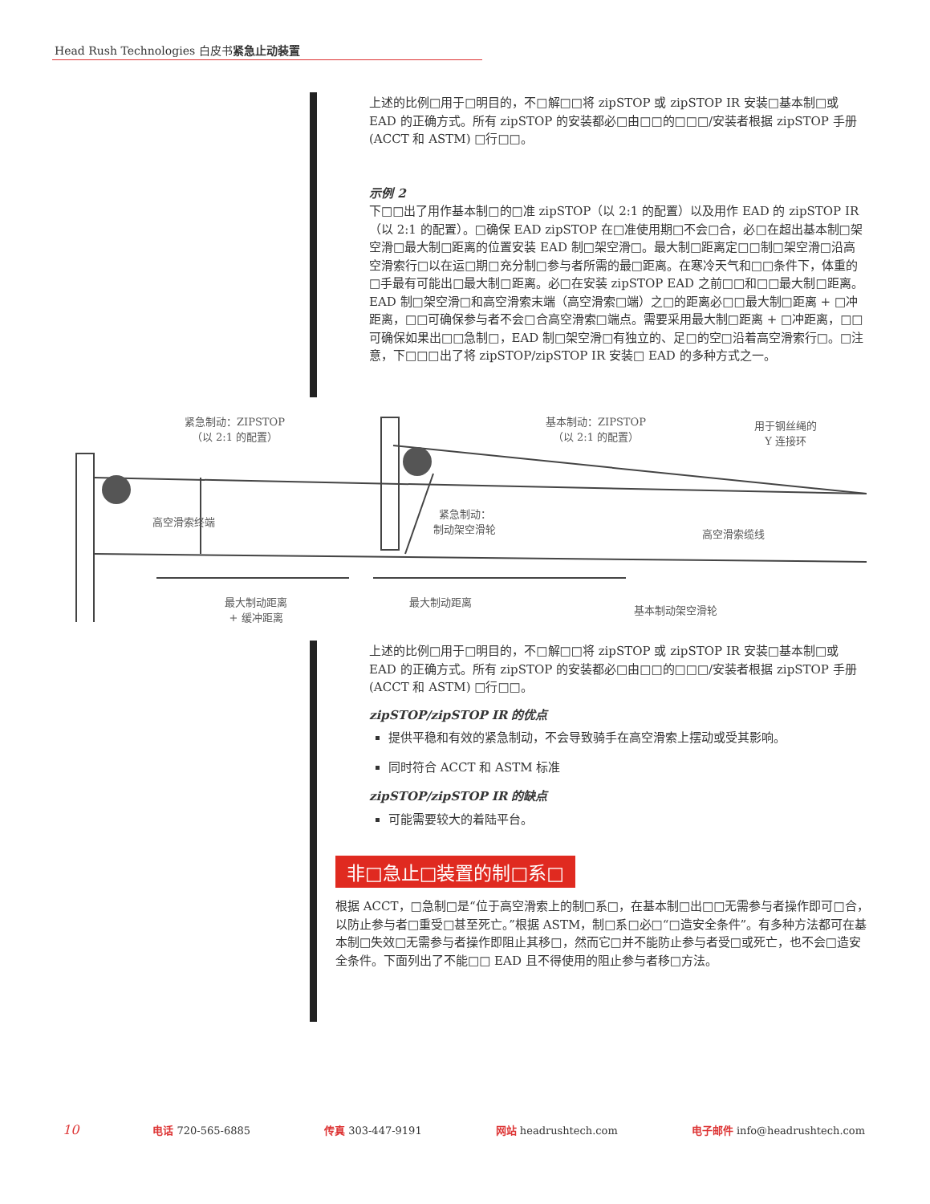Head Rush Technologies 白皮书紧急止动装置
上述的比例□用于□明目的，不□解□□将 zipSTOP 或 zipSTOP IR 安装□基本制□或 EAD 的正确方式。所有 zipSTOP 的安装都必□由□□的□□□/安装者根据 zipSTOP 手册 (ACCT 和 ASTM) □行□□。
示例 2
下□□出了用作基本制□的□准 zipSTOP（以 2:1 的配置）以及用作 EAD 的 zipSTOP IR（以 2:1 的配置）。□确保 EAD zipSTOP 在□准使用期□不会□合，必□在超出基本制□架空滑□最大制□距离的位置安装 EAD 制□架空滑□。最大制□距离定□□制□架空滑□沿高空滑索行□以在运□期□充分制□参与者所需的最□距离。在寒冷天气和□□条件下，体重的□手最有可能出□最大制□距离。必□在安装 zipSTOP EAD 之前□□和□□最大制□距离。EAD 制□架空滑□和高空滑索末端（高空滑索□端）之□的距离必□□最大制□距离 + □冲距离，□□可确保参与者不会□合高空滑索□端点。需要采用最大制□距离 + □冲距离，□□可确保如果出□□急制□，EAD 制□架空滑□有独立的、足□的空□沿着高空滑索行□。□注意，下□□□出了将 zipSTOP/zipSTOP IR 安装□ EAD 的多种方式之一。
紧急制动：ZIPSTOP
（以 2:1 的配置）
基本制动：ZIPSTOP
（以 2:1 的配置）
用于钢丝绳的
Y 连接环
高空滑索终端
紧急制动：
制动架空滑轮
高空滑索缆线
最大制动距离
+ 缓冲距离
最大制动距离
基本制动架空滑轮
上述的比例□用于□明目的，不□解□□将 zipSTOP 或 zipSTOP IR 安装□基本制□或 EAD 的正确方式。所有 zipSTOP 的安装都必□由□□的□□□/安装者根据 zipSTOP 手册 (ACCT 和 ASTM) □行□□。
zipSTOP/zipSTOP IR 的优点
提供平稳和有效的紧急制动，不会导致骑手在高空滑索上摆动或受其影响。
同时符合 ACCT 和 ASTM 标准
zipSTOP/zipSTOP IR 的缺点
可能需要较大的着陆平台。
非□急止□装置的制□系□
根据 ACCT，□急制□是“位于高空滑索上的制□系□，在基本制□出□□无需参与者操作即可□合，以防止参与者□重受□甚至死亡。”根据 ASTM，制□系□必□“□造安全条件”。有多种方法都可在基本制□失效□无需参与者操作即阻止其移□，然而它□并不能防止参与者受□或死亡，也不会□造安全条件。下面列出了不能□□ EAD 且不得使用的阻止参与者移□方法。
10 电话 720-565-6885 传真 303-447-9191 网站 headrushtech.com 电子邮件 info@headrushtech.com